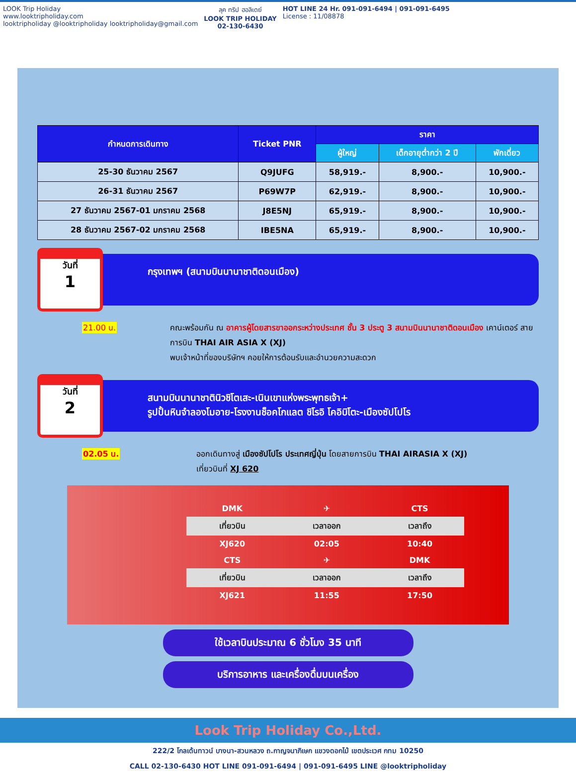LOOK Trip Holiday
www.looktripholiday.com
looktripholiday @looktripholiday looktripholiday@gmail.com
ลุค ทริป ฮอลิเดย์
LOOK TRIP HOLIDAY
02-130-6430
HOT LINE 24 Hr. 091-091-6494 | 091-091-6495
License : 11/08878
| กำหนดการเดินทาง | Ticket PNR | ราคา | | |
| --- | --- | --- | --- | --- |
| | | ผู้ใหญ่ | เด็กอายุต่ำกว่า 2 ปี | พักเดี่ยว |
| 25-30 ธันวาคม 2567 | Q9JUFG | 58,919.- | 8,900.- | 10,900.- |
| 26-31 ธันวาคม 2567 | P69W7P | 62,919.- | 8,900.- | 10,900.- |
| 27 ธันวาคม 2567-01 มกราคม 2568 | J8E5NJ | 65,919.- | 8,900.- | 10,900.- |
| 28 ธันวาคม 2567-02 มกราคม 2568 | IBE5NA | 65,919.- | 8,900.- | 10,900.- |
วันที่
1
กรุงเทพฯ (สนามบินนานาชาติดอนเมือง)
21.00 น. คณะพร้อมกัน ณ อาคารผู้โดยสารขาออกระหว่างประเทศ ชั้น 3 ประตู 3 สนามบินนานาชาติดอนเมือง เคาน์เตอร์ สายการบิน THAI AIR ASIA X (XJ)
พบเจ้าหน้าที่ของบริษัทฯ คอยให้การต้อนรับและอำนวยความสะดวก
วันที่
2
สนามบินนานาชาตินิวชิโตเสะ-เนินเขาแห่งพระพุทธเจ้า+
รูปปั้นหินจำลองโมอาย-โรงงานช็อคโกแลต ชิโรอิ โคอิบิโตะ-เมืองซัปโปโร
02.05 น. ออกเดินทางสู่ เมืองซัปโปโร ประเทศญี่ปุ่น โดยสายการบิน THAI AIRASIA X (XJ)
เที่ยวบินที่ XJ 620
| DMK | ✈ | CTS |
| เที่ยวบิน | เวลาออก | เวลาถึง |
| XJ620 | 02:05 | 10:40 |
| CTS | ✈ | DMK |
| เที่ยวบิน | เวลาออก | เวลาถึง |
| XJ621 | 11:55 | 17:50 |
ใช้เวลาบินประมาณ 6 ชั่วโมง 35 นาที
บริการอาหาร และเครื่องดื่มบนเครื่อง
Look Trip Holiday Co.,Ltd.
222/2 โกลเด้นทาวน์ บางนา-สวนหลวง ถ.กาญจนาภิเษก แขวงดอกไม้ เขตประเวศ กทม 10250
CALL 02-130-6430 HOT LINE 091-091-6494 | 091-091-6495 LINE @looktripholiday